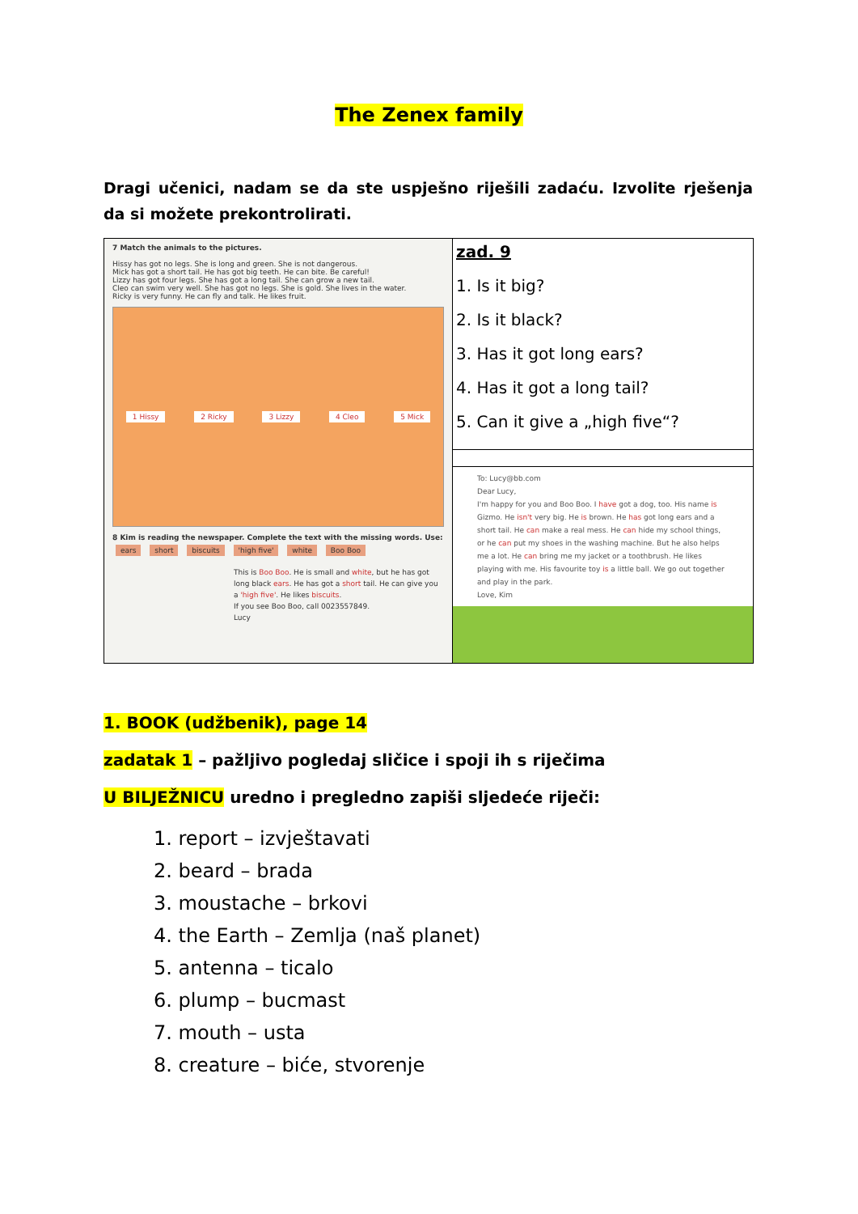The Zenex family
Dragi učenici, nadam se da ste uspješno riješili zadaću. Izvolite rješenja da si možete prekontrolirati.
| 7 Match the animals to the pictures. Hissy has got no legs. She is long and green. She is not dangerous. Mick has got a short tail. He has got big teeth. He can bite. Be careful! Lizzy has got four legs. She has got a long tail. She can grow a new tail. Cleo can swim very well. She has got no legs. She is gold. She lives in the water. Ricky is very funny. He can fly and talk. He likes fruit. 1 Hissy 2 Ricky 3 Lizzy 4 Cleo 5 Mick 8 Kim is reading the newspaper. Complete the text with the missing words. Use: ears short biscuits 'high five' white Boo Boo This is Boo Boo . He is small and white , but he has got long black ears . He has got a short tail. He can give you a 'high five' . He likes biscuits . If you see Boo Boo, call 0023557849. Lucy | zad. 9 1. Is it big? 2. Is it black? 3. Has it got long ears? 4. Has it got a long tail? 5. Can it give a „high five“? |
| | To: Lucy@bb.com Dear Lucy, I'm happy for you and Boo Boo. I have got a dog, too. His name is Gizmo. He isn't very big. He is brown. He has got long ears and a short tail. He can make a real mess. He can hide my school things, or he can put my shoes in the washing machine. But he also helps me a lot. He can bring me my jacket or a toothbrush. He likes playing with me. His favourite toy is a little ball. We go out together and play in the park. Love, Kim |
1. BOOK (udžbenik), page 14
zadatak 1 – pažljivo pogledaj sličice i spoji ih s riječima
U BILJEŽNICU uredno i pregledno zapiši sljedeće riječi:
1. report – izvještavati
2. beard – brada
3. moustache – brkovi
4. the Earth – Zemlja (naš planet)
5. antenna – ticalo
6. plump – bucmast
7. mouth – usta
8. creature – biće, stvorenje